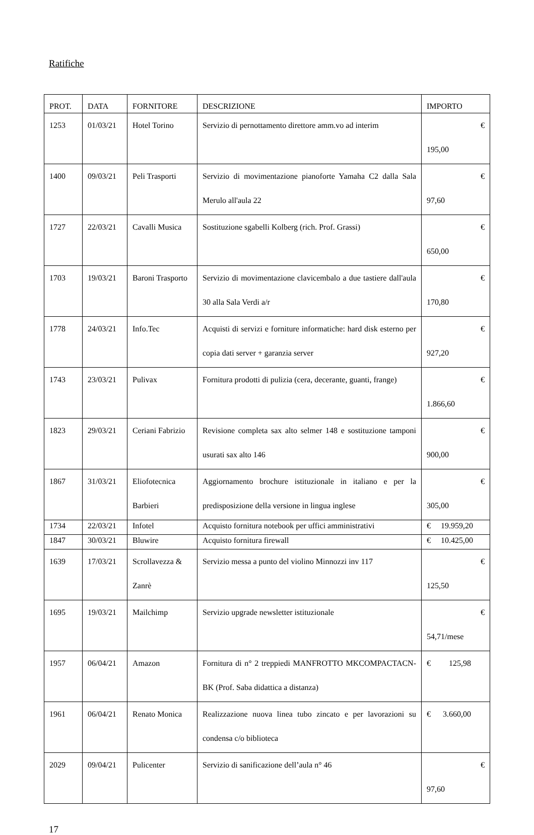Ratifiche
| PROT. | DATA | FORNITORE | DESCRIZIONE | IMPORTO |
| --- | --- | --- | --- | --- |
| 1253 | 01/03/21 | Hotel Torino | Servizio di pernottamento direttore amm.vo ad interim | € 195,00 |
| 1400 | 09/03/21 | Peli Trasporti | Servizio di movimentazione pianoforte Yamaha C2 dalla Sala Merulo all'aula 22 | € 97,60 |
| 1727 | 22/03/21 | Cavalli Musica | Sostituzione sgabelli Kolberg (rich. Prof. Grassi) | € 650,00 |
| 1703 | 19/03/21 | Baroni Trasporto | Servizio di movimentazione clavicembalo a due tastiere dall'aula 30 alla Sala Verdi a/r | € 170,80 |
| 1778 | 24/03/21 | Info.Tec | Acquisti di servizi e forniture informatiche: hard disk esterno per copia dati server + garanzia server | € 927,20 |
| 1743 | 23/03/21 | Pulivax | Fornitura prodotti di pulizia (cera, decerante, guanti, frange) | € 1.866,60 |
| 1823 | 29/03/21 | Ceriani Fabrizio | Revisione completa sax alto selmer 148 e sostituzione tamponi usurati sax alto 146 | € 900,00 |
| 1867 | 31/03/21 | Eliofotecnica Barbieri | Aggiornamento brochure istituzionale in italiano e per la predisposizione della versione in lingua inglese | € 305,00 |
| 1734 | 22/03/21 | Infotel | Acquisto fornitura notebook per uffici amministrativi | € 19.959,20 |
| 1847 | 30/03/21 | Bluwire | Acquisto fornitura firewall | € 10.425,00 |
| 1639 | 17/03/21 | Scrollavezza & Zanrè | Servizio messa a punto del violino Minnozzi inv 117 | € 125,50 |
| 1695 | 19/03/21 | Mailchimp | Servizio upgrade newsletter istituzionale | € 54,71/mese |
| 1957 | 06/04/21 | Amazon | Fornitura di n° 2 treppiedi MANFROTTO MKCOMPACTACN-BK (Prof. Saba didattica a distanza) | € 125,98 |
| 1961 | 06/04/21 | Renato Monica | Realizzazione nuova linea tubo zincato e per lavorazioni su condensa c/o biblioteca | € 3.660,00 |
| 2029 | 09/04/21 | Pulicenter | Servizio di sanificazione dell’aula n° 46 | € 97,60 |
17